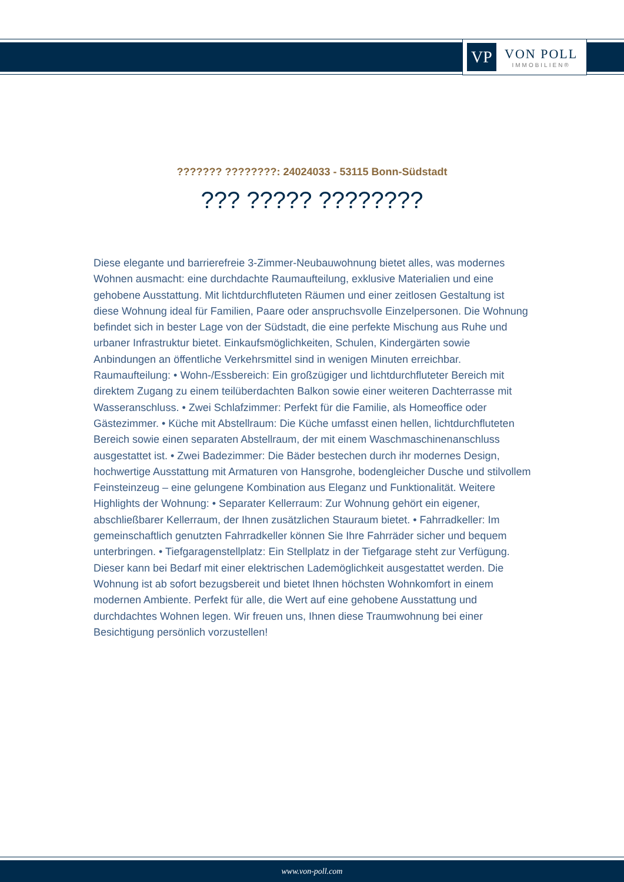VP
VON POLL
IMMOBILIEN®
??????? ????????: 24024033 - 53115 Bonn-Südstadt
??? ????? ????????
Diese elegante und barrierefreie 3-Zimmer-Neubauwohnung bietet alles, was modernes Wohnen ausmacht: eine durchdachte Raumaufteilung, exklusive Materialien und eine gehobene Ausstattung. Mit lichtdurchfluteten Räumen und einer zeitlosen Gestaltung ist diese Wohnung ideal für Familien, Paare oder anspruchsvolle Einzelpersonen. Die Wohnung befindet sich in bester Lage von der Südstadt, die eine perfekte Mischung aus Ruhe und urbaner Infrastruktur bietet. Einkaufsmöglichkeiten, Schulen, Kindergärten sowie Anbindungen an öffentliche Verkehrsmittel sind in wenigen Minuten erreichbar. Raumaufteilung: • Wohn-/Essbereich: Ein großzügiger und lichtdurchfluteter Bereich mit direktem Zugang zu einem teilüberdachten Balkon sowie einer weiteren Dachterrasse mit Wasseranschluss. • Zwei Schlafzimmer: Perfekt für die Familie, als Homeoffice oder Gästezimmer. • Küche mit Abstellraum: Die Küche umfasst einen hellen, lichtdurchfluteten Bereich sowie einen separaten Abstellraum, der mit einem Waschmaschinenanschluss ausgestattet ist. • Zwei Badezimmer: Die Bäder bestechen durch ihr modernes Design, hochwertige Ausstattung mit Armaturen von Hansgrohe, bodengleicher Dusche und stilvollem Feinsteinzeug – eine gelungene Kombination aus Eleganz und Funktionalität. Weitere Highlights der Wohnung: • Separater Kellerraum: Zur Wohnung gehört ein eigener, abschließbarer Kellerraum, der Ihnen zusätzlichen Stauraum bietet. • Fahrradkeller: Im gemeinschaftlich genutzten Fahrradkeller können Sie Ihre Fahrräder sicher und bequem unterbringen. • Tiefgaragenstellplatz: Ein Stellplatz in der Tiefgarage steht zur Verfügung. Dieser kann bei Bedarf mit einer elektrischen Lademöglichkeit ausgestattet werden. Die Wohnung ist ab sofort bezugsbereit und bietet Ihnen höchsten Wohnkomfort in einem modernen Ambiente. Perfekt für alle, die Wert auf eine gehobene Ausstattung und durchdachtes Wohnen legen. Wir freuen uns, Ihnen diese Traumwohnung bei einer Besichtigung persönlich vorzustellen!
www.von-poll.com